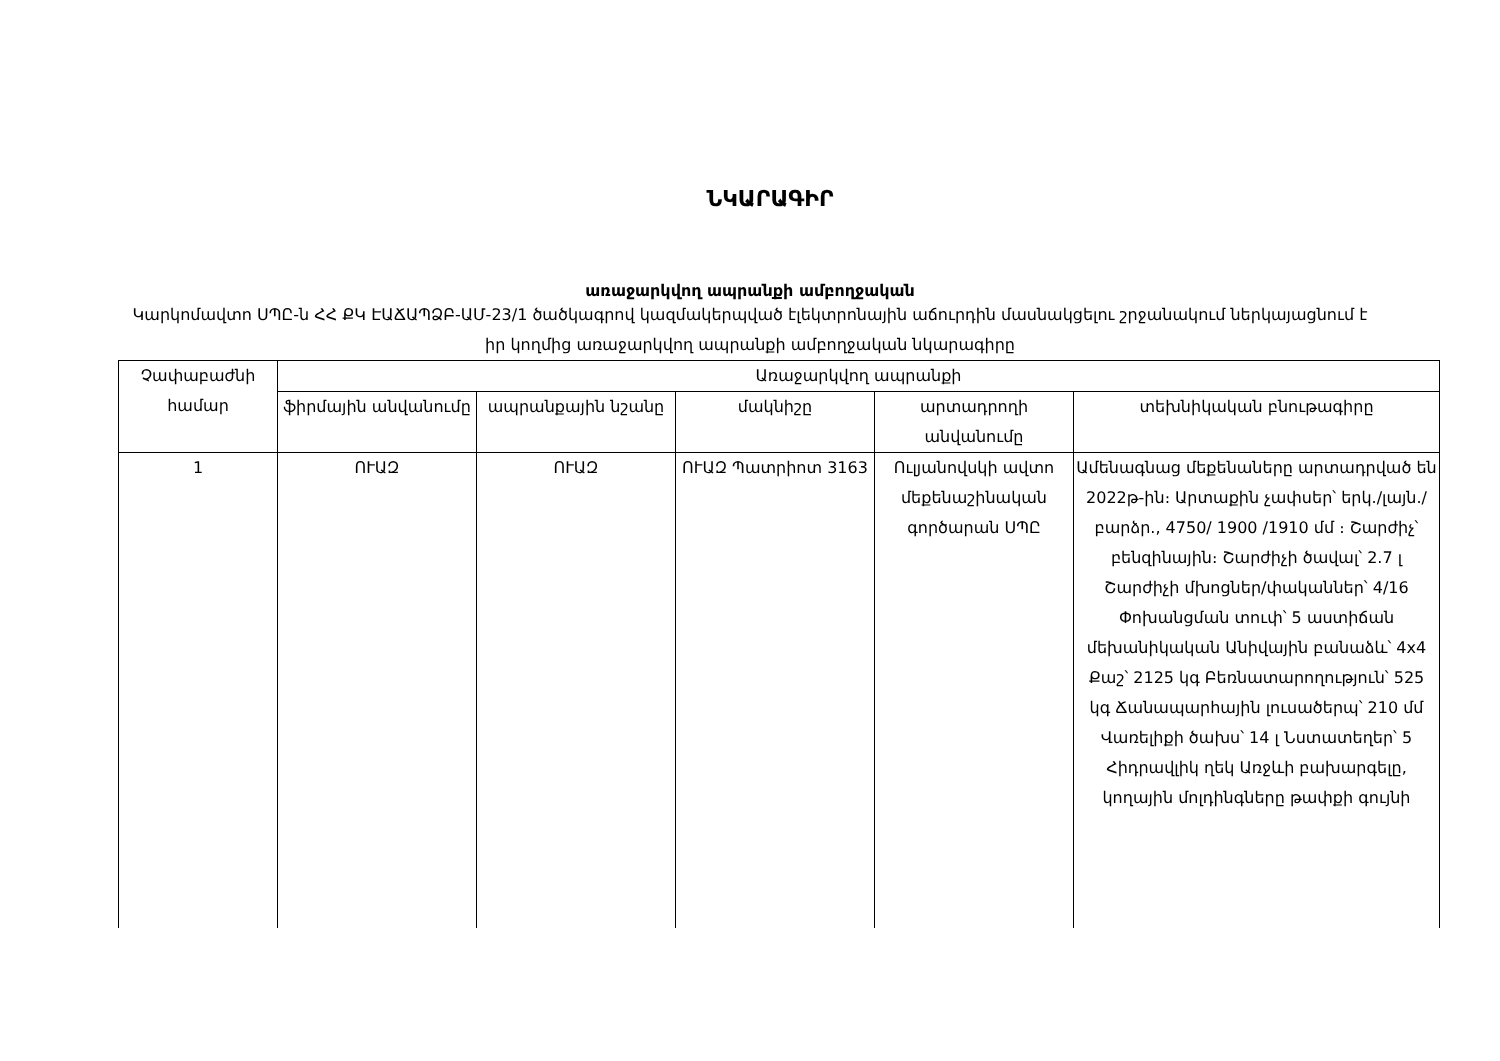ՆԿԱՐԱԳԻՐ
առաջարկվող ապրանքի ամբողջական
Կարկոմավտո ՍՊԸ-ն ՀՀ ՔԿ ԷԱՃԱՊՁԲ-ԱՄ-23/1 ծածկագրով կազմակերպված էլեկտրոնային աճուրդին մասնակցելու շրջանակում ներկայացնում է իր կողմից առաջարկվող ապրանքի ամբողջական նկարագիրը
| Չափաբաժնի համար | Առաջարկվող ապրանքի | | | | |
| --- | --- | --- | --- | --- | --- |
| | ֆիրմային անվանումը | ապրանքային նշանը | մակնիշը | արտադրողի անվանումը | տեխնիկական բնութագիրը |
| 1 | ՈՒԱԶ | ՈՒԱԶ | ՈՒԱԶ Պատրիոտ 3163 | Ուլյանովսկի ավտո մեքենաշինական գործարան ՍՊԸ | Ամենագնաց մեքենաները արտադրված են 2022թ-ին։ Արտաքին չափսեր՝ երկ./լայն./բարձր., 4750/ 1900 /1910 մմ ։ Շարժիչ՝ բենզինային։ Շարժիչի ծավալ՝ 2.7 լ Շարժիչի մխոցներ/փականներ՝ 4/16 Փոխանցման տուփ՝ 5 աստիճան մեխանիկական Անիվային բանաձև՝ 4x4 Քաշ՝ 2125 կգ Բեռնատարողություն՝ 525 կգ Ճանապարհային լուսածերպ՝ 210 մմ Վառելիքի ծախս՝ 14 լ Նստատեղեր՝ 5 Հիդրավլիկ ղեկ Առջևի բախարգելը, կողային մոլդինգները թափքի գույնի |